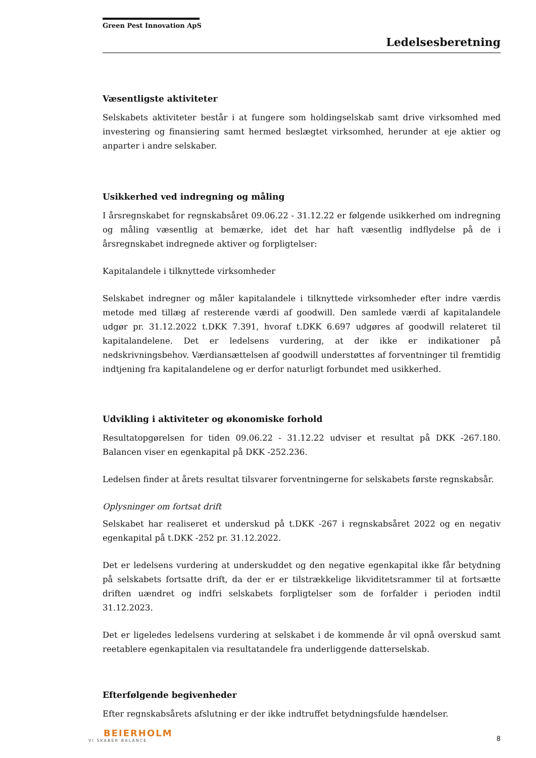Green Pest Innovation ApS
Ledelsesberetning
Væsentligste aktiviteter
Selskabets aktiviteter består i at fungere som holdingselskab samt drive virksomhed med investering og finansiering samt hermed beslægtet virksomhed, herunder at eje aktier og anparter i andre selskaber.
Usikkerhed ved indregning og måling
I årsregnskabet for regnskabsåret 09.06.22 - 31.12.22 er følgende usikkerhed om indregning og måling væsentlig at bemærke, idet det har haft væsentlig indflydelse på de i årsregnskabet indregnede aktiver og forpligtelser:
Kapitalandele i tilknyttede virksomheder
Selskabet indregner og måler kapitalandele i tilknyttede virksomheder efter indre værdis metode med tillæg af resterende værdi af goodwill. Den samlede værdi af kapitalandele udgør pr. 31.12.2022 t.DKK 7.391, hvoraf t.DKK 6.697 udgøres af goodwill relateret til kapitalandelene. Det er ledelsens vurdering, at der ikke er indikationer på nedskrivningsbehov. Værdiansættelsen af goodwill understøttes af forventninger til fremtidig indtjening fra kapitalandelene og er derfor naturligt forbundet med usikkerhed.
Udvikling i aktiviteter og økonomiske forhold
Resultatopgørelsen for tiden 09.06.22 - 31.12.22 udviser et resultat på DKK -267.180. Balancen viser en egenkapital på DKK -252.236.
Ledelsen finder at årets resultat tilsvarer forventningerne for selskabets første regnskabsår.
Oplysninger om fortsat drift
Selskabet har realiseret et underskud på t.DKK -267 i regnskabsåret 2022 og en negativ egenkapital på t.DKK -252 pr. 31.12.2022.
Det er ledelsens vurdering at underskuddet og den negative egenkapital ikke får betydning på selskabets fortsatte drift, da der er er tilstrækkelige likviditetsrammer til at fortsætte driften uændret og indfri selskabets forpligtelser som de forfalder i perioden indtil 31.12.2023.
Det er ligeledes ledelsens vurdering at selskabet i de kommende år vil opnå overskud samt reetablere egenkapitalen via resultatandele fra underliggende datterselskab.
Efterfølgende begivenheder
Efter regnskabsårets afslutning er der ikke indtruffet betydningsfulde hændelser.
BEIERHOLM
VI SKABER BALANCE
8